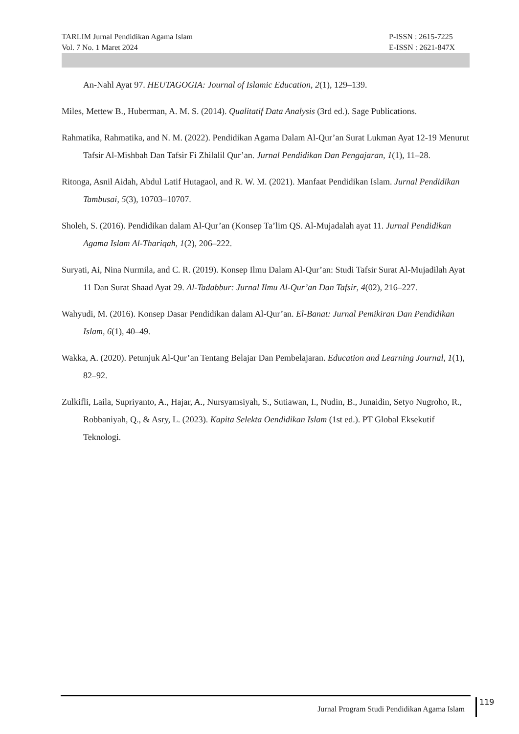TARLIM Jurnal Pendidikan Agama Islam P-ISSN : 2615-7225
Vol. 7 No. 1 Maret 2024 E-ISSN : 2621-847X
An-Nahl Ayat 97. HEUTAGOGIA: Journal of Islamic Education, 2(1), 129–139.
Miles, Mettew B., Huberman, A. M. S. (2014). Qualitatif Data Analysis (3rd ed.). Sage Publications.
Rahmatika, Rahmatika, and N. M. (2022). Pendidikan Agama Dalam Al-Qur’an Surat Lukman Ayat 12-19 Menurut Tafsir Al-Mishbah Dan Tafsir Fi Zhilalil Qur’an. Jurnal Pendidikan Dan Pengajaran, 1(1), 11–28.
Ritonga, Asnil Aidah, Abdul Latif Hutagaol, and R. W. M. (2021). Manfaat Pendidikan Islam. Jurnal Pendidikan Tambusai, 5(3), 10703–10707.
Sholeh, S. (2016). Pendidikan dalam Al-Qur’an (Konsep Ta’lim QS. Al-Mujadalah ayat 11. Jurnal Pendidikan Agama Islam Al-Thariqah, 1(2), 206–222.
Suryati, Ai, Nina Nurmila, and C. R. (2019). Konsep Ilmu Dalam Al-Qur’an: Studi Tafsir Surat Al-Mujadilah Ayat 11 Dan Surat Shaad Ayat 29. Al-Tadabbur: Jurnal Ilmu Al-Qur’an Dan Tafsir, 4(02), 216–227.
Wahyudi, M. (2016). Konsep Dasar Pendidikan dalam Al-Qur’an. El-Banat: Jurnal Pemikiran Dan Pendidikan Islam, 6(1), 40–49.
Wakka, A. (2020). Petunjuk Al-Qur’an Tentang Belajar Dan Pembelajaran. Education and Learning Journal, 1(1), 82–92.
Zulkifli, Laila, Supriyanto, A., Hajar, A., Nursyamsiyah, S., Sutiawan, I., Nudin, B., Junaidin, Setyo Nugroho, R., Robbaniyah, Q., & Asry, L. (2023). Kapita Selekta Oendidikan Islam (1st ed.). PT Global Eksekutif Teknologi.
Jurnal Program Studi Pendidikan Agama Islam
119